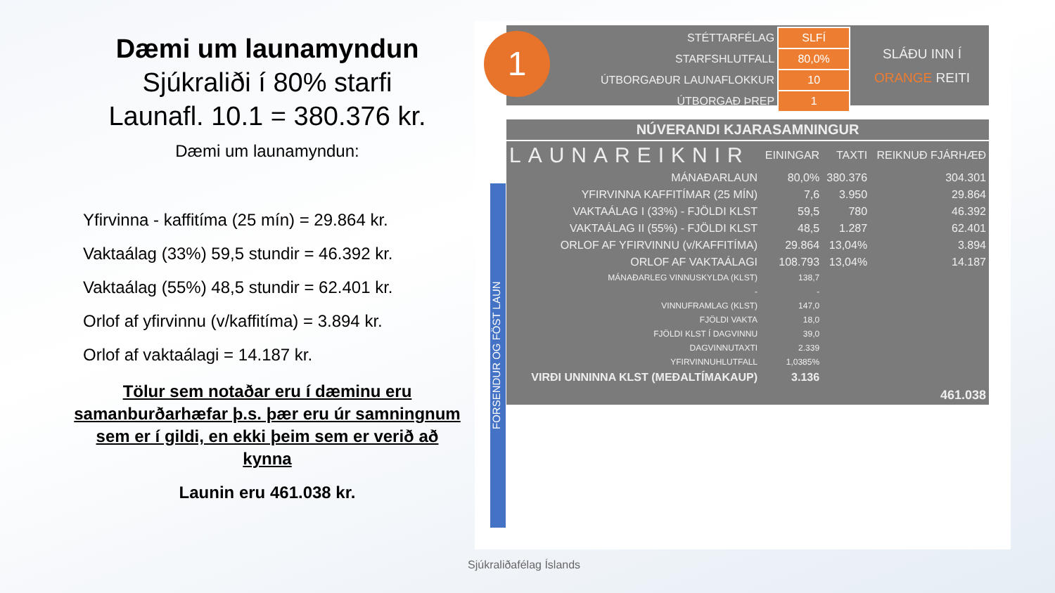Dæmi um launamyndun
Sjúkraliði í 80% starfi
Launafl. 10.1 = 380.376 kr.
Dæmi um launamyndun:
Yfirvinna - kaffitíma (25 mín) = 29.864 kr.
Vaktaálag (33%) 59,5 stundir = 46.392 kr.
Vaktaálag (55%) 48,5 stundir = 62.401 kr.
Orlof af yfirvinnu (v/kaffitíma) = 3.894 kr.
Orlof af vaktaálagi = 14.187 kr.
Tölur sem notaðar eru í dæminu eru samanburðarhæfar þ.s. þær eru úr samningnum sem er í gildi, en ekki þeim sem er verið að kynna
Launin eru 461.038 kr.
1
| STÉTTARFÉLAG | SLFÍ |
| STARFSHLUTFALL | 80,0% |
| ÚTBORGAÐUR LAUNAFLOKKUR | 10 |
| ÚTBORGAÐ ÞREP | 1 |
SLÁÐU INN Í
ORANGE REITI
FORSENDUR OG FÖST LAUN
| NÚVERANDI KJARASAMNINGUR | | | |
| --- | --- | --- | --- |
| LAUNAREIKNIR | EININGAR | TAXTI | REIKNUÐ FJÁRHÆÐ |
| MÁNAÐARLAUN | 80,0% | 380.376 | 304.301 |
| YFIRVINNA KAFFITÍMAR (25 MÍN) | 7,6 | 3.950 | 29.864 |
| VAKTAÁLAG I (33%) - FJÖLDI KLST | 59,5 | 780 | 46.392 |
| VAKTAÁLAG II (55%) - FJÖLDI KLST | 48,5 | 1.287 | 62.401 |
| ORLOF AF YFIRVINNU (v/KAFFITÍMA) | 29.864 | 13,04% | 3.894 |
| ORLOF AF VAKTAÁLAGI | 108.793 | 13,04% | 14.187 |
| MÁNAÐARLEG VINNUSKYLDA (KLST) | 138,7 | | |
| - | - | | |
| VINNUFRAMLAG (KLST) | 147,0 | | |
| FJÖLDI VAKTA | 18,0 | | |
| FJÖLDI KLST Í DAGVINNU | 39,0 | | |
| DAGVINNUTAXTI | 2.339 | | |
| YFIRVINNUHLUTFALL | 1,0385% | | |
| VIRÐI UNNINNA KLST (MEÐALTÍMAKAUP) | 3.136 | | |
| | | | 461.038 |
Sjúkraliðafélag Íslands